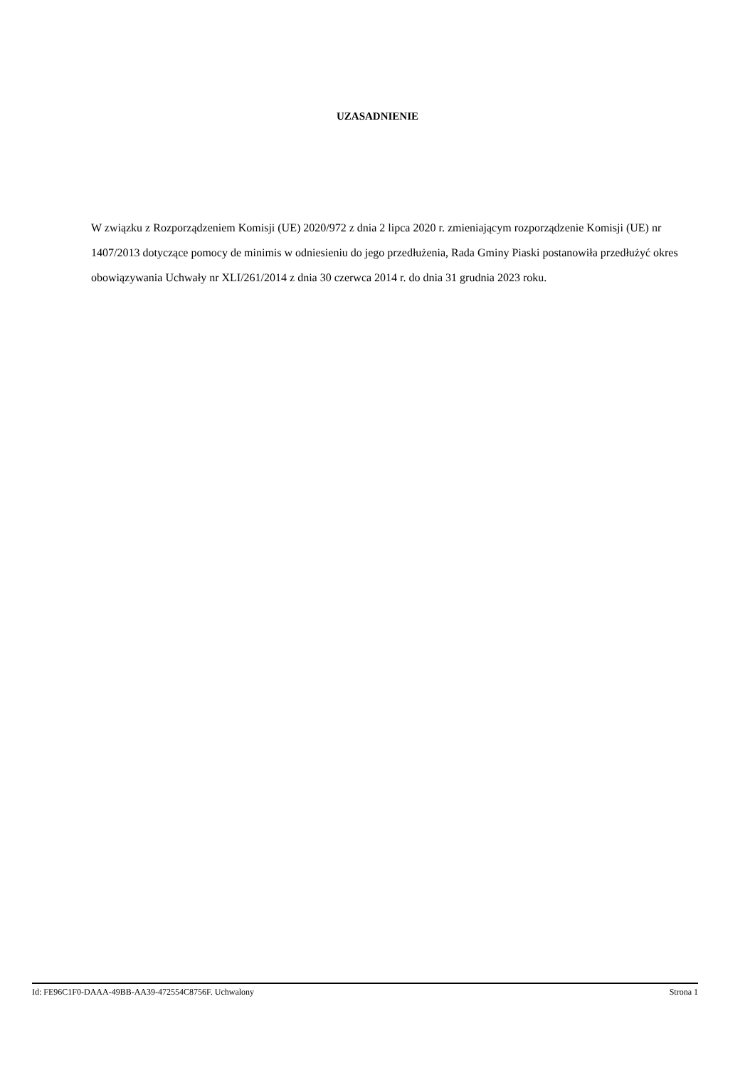UZASADNIENIE
W związku z Rozporządzeniem Komisji (UE) 2020/972 z dnia 2 lipca 2020 r. zmieniającym rozporządzenie Komisji (UE) nr 1407/2013 dotyczące pomocy de minimis w odniesieniu do jego przedłużenia, Rada Gminy Piaski postanowiła przedłużyć okres obowiązywania Uchwały nr XLI/261/2014 z dnia 30 czerwca 2014 r. do dnia 31 grudnia 2023 roku.
Id: FE96C1F0-DAAA-49BB-AA39-472554C8756F. Uchwalony Strona 1